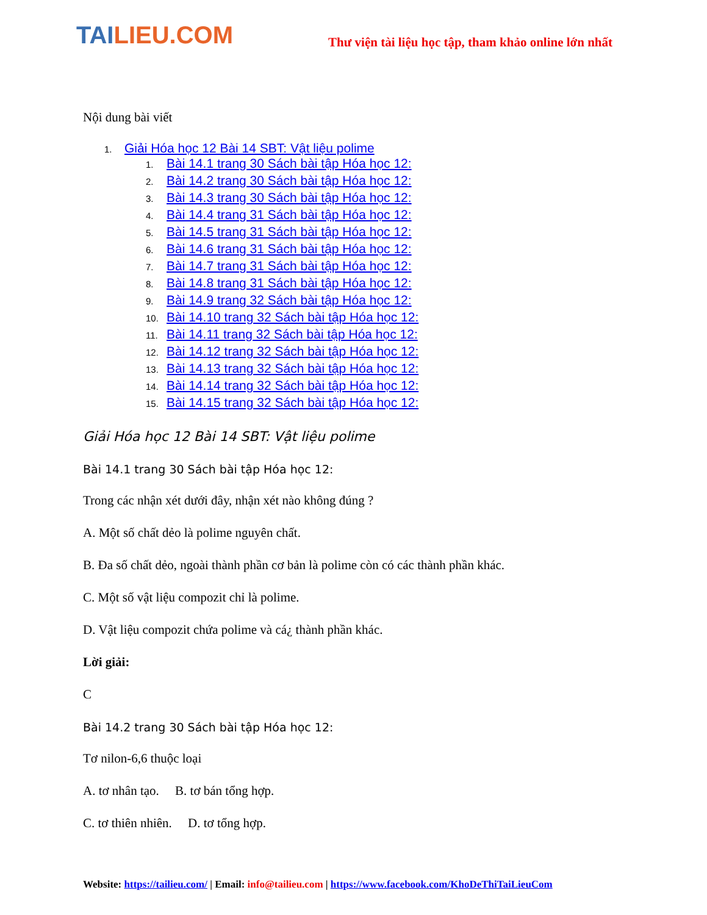TAILIEU.COM
Thư viện tài liệu học tập, tham khảo online lớn nhất
Nội dung bài viết
1. Giải Hóa học 12 Bài 14 SBT: Vật liệu polime
1. Bài 14.1 trang 30 Sách bài tập Hóa học 12:
2. Bài 14.2 trang 30 Sách bài tập Hóa học 12:
3. Bài 14.3 trang 30 Sách bài tập Hóa học 12:
4. Bài 14.4 trang 31 Sách bài tập Hóa học 12:
5. Bài 14.5 trang 31 Sách bài tập Hóa học 12:
6. Bài 14.6 trang 31 Sách bài tập Hóa học 12:
7. Bài 14.7 trang 31 Sách bài tập Hóa học 12:
8. Bài 14.8 trang 31 Sách bài tập Hóa học 12:
9. Bài 14.9 trang 32 Sách bài tập Hóa học 12:
10. Bài 14.10 trang 32 Sách bài tập Hóa học 12:
11. Bài 14.11 trang 32 Sách bài tập Hóa học 12:
12. Bài 14.12 trang 32 Sách bài tập Hóa học 12:
13. Bài 14.13 trang 32 Sách bài tập Hóa học 12:
14. Bài 14.14 trang 32 Sách bài tập Hóa học 12:
15. Bài 14.15 trang 32 Sách bài tập Hóa học 12:
Giải Hóa học 12 Bài 14 SBT: Vật liệu polime
Bài 14.1 trang 30 Sách bài tập Hóa học 12:
Trong các nhận xét dưới đây, nhận xét nào không đúng ?
A. Một số chất dẻo là polime nguyên chất.
B. Đa số chất dẻo, ngoài thành phần cơ bản là polime còn có các thành phần khác.
C. Một số vật liệu compozit chỉ là polime.
D. Vật liệu compozit chứa polime và cá¿ thành phần khác.
Lời giải:
C
Bài 14.2 trang 30 Sách bài tập Hóa học 12:
Tơ nilon-6,6 thuộc loại
A. tơ nhân tạo. B. tơ bán tổng hợp.
C. tơ thiên nhiên. D. tơ tổng hợp.
Website: https://tailieu.com/ | Email: info@tailieu.com | https://www.facebook.com/KhoDeThiTaiLieuCom